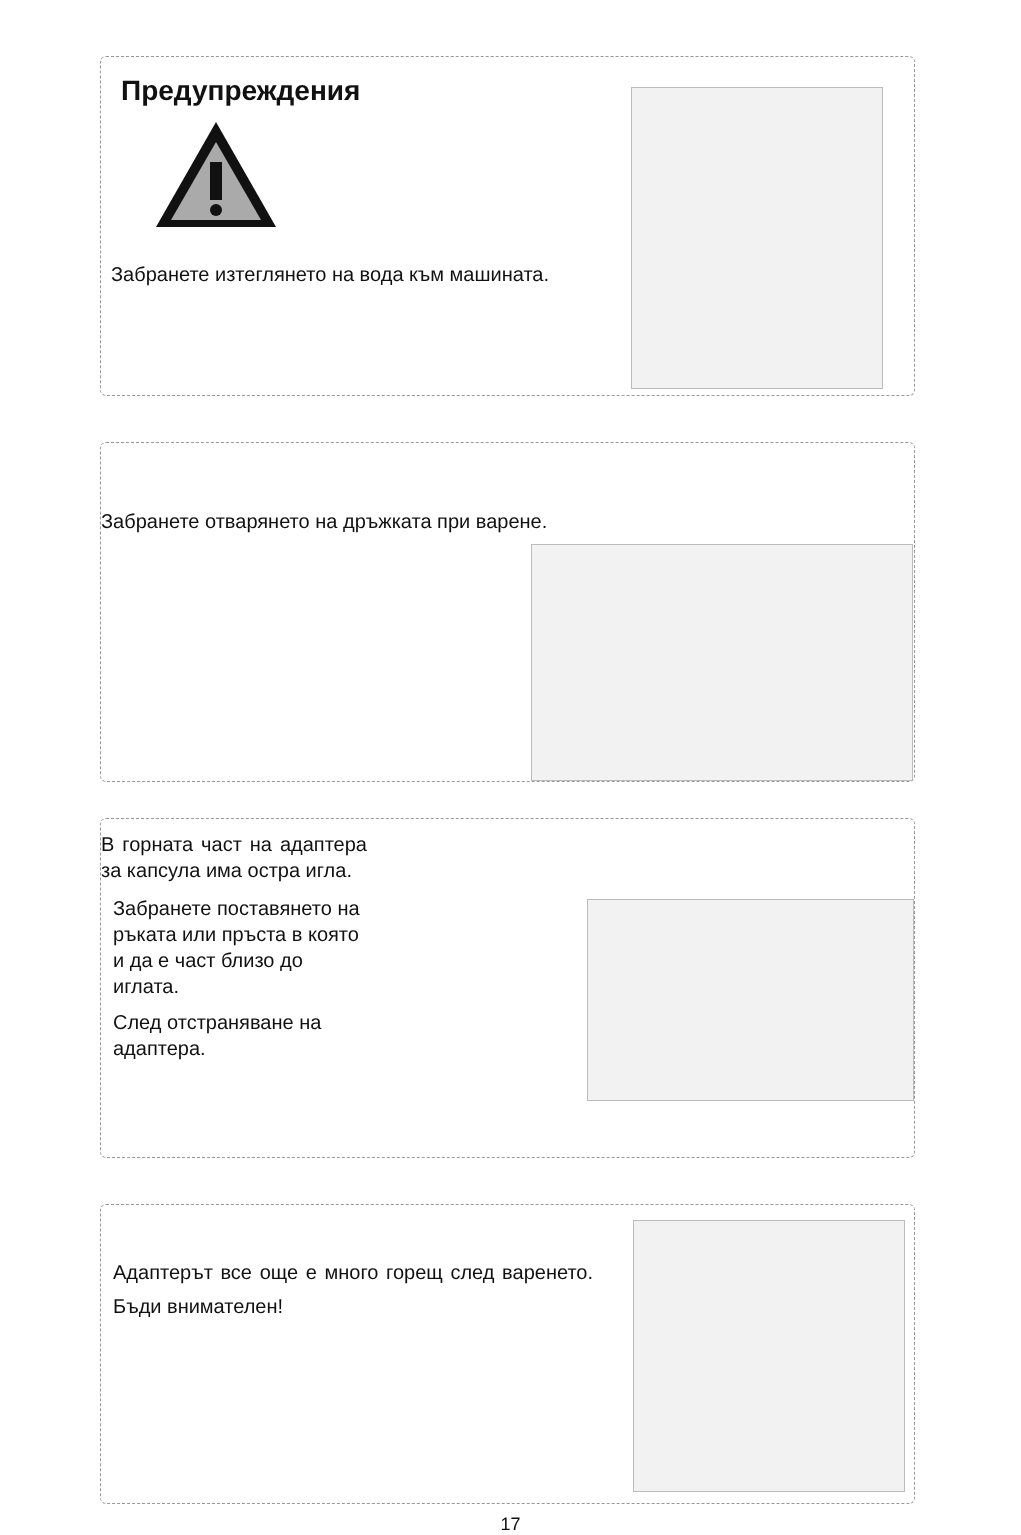Предупреждения
Забранете изтеглянето на вода към машината.
Забранете отварянето на дръжката при варене.
В горната част на адаптера за капсула има остра игла.
Забранете поставянето на ръката или пръста в която и да е част близо до иглата.
След отстраняване на адаптера.
Адаптерът все още е много горещ след варенето. Бъди внимателен!
17